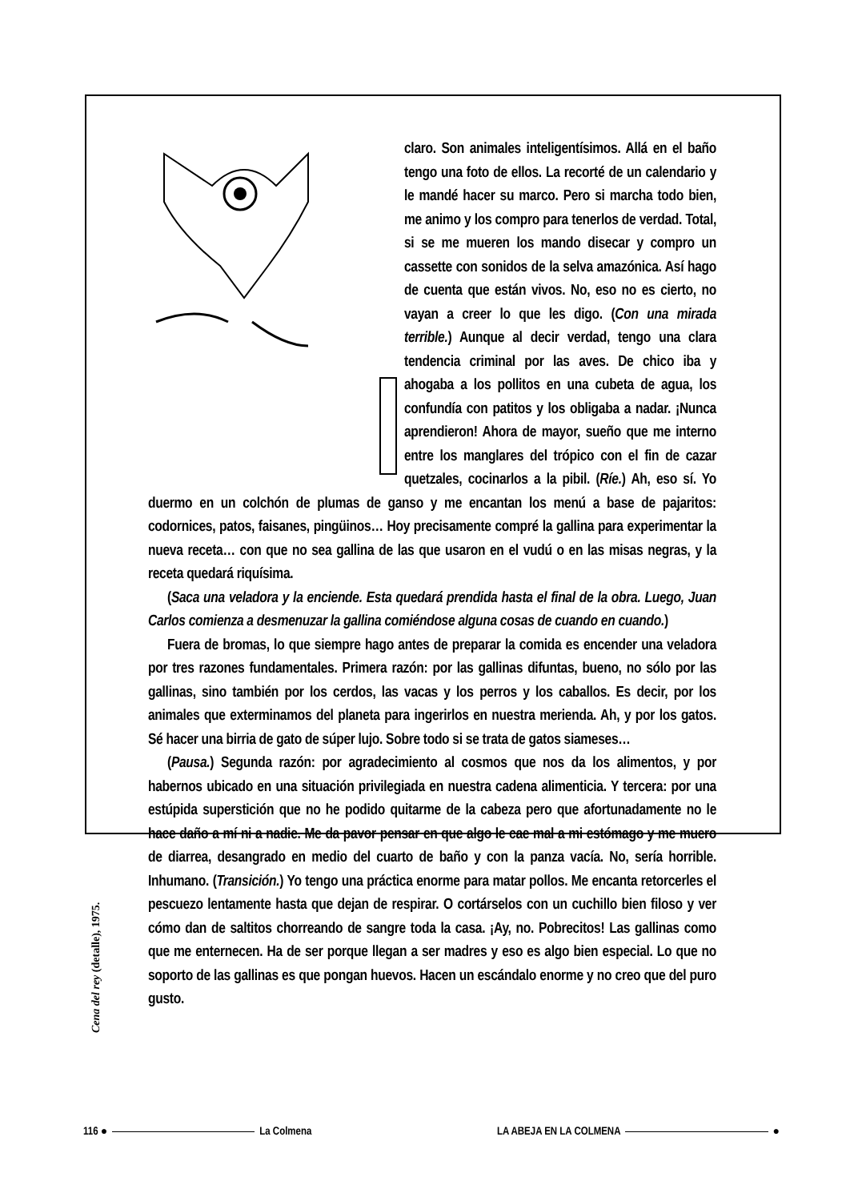claro. Son animales inteligentísimos. Allá en el baño tengo una foto de ellos. La recorté de un calendario y le mandé hacer su marco. Pero si marcha todo bien, me animo y los compro para tenerlos de verdad. Total, si se me mueren los mando disecar y compro un cassette con sonidos de la selva amazónica. Así hago de cuenta que están vivos. No, eso no es cierto, no vayan a creer lo que les digo. (Con una mirada terrible.) Aunque al decir verdad, tengo una clara tendencia criminal por las aves. De chico iba y ahogaba a los pollitos en una cubeta de agua, los confundía con patitos y los obligaba a nadar. ¡Nunca aprendieron! Ahora de mayor, sueño que me interno entre los manglares del trópico con el fin de cazar quetzales, cocinarlos a la pibil. (Ríe.) Ah, eso sí. Yo duermo en un colchón de plumas de ganso y me encantan los menú a base de pajaritos: codornices, patos, faisanes, pingüinos… Hoy precisamente compré la gallina para experimentar la nueva receta… con que no sea gallina de las que usaron en el vudú o en las misas negras, y la receta quedará riquísima.
(Saca una veladora y la enciende. Esta quedará prendida hasta el final de la obra. Luego, Juan Carlos comienza a desmenuzar la gallina comiéndose alguna cosas de cuando en cuando.)
Fuera de bromas, lo que siempre hago antes de preparar la comida es encender una veladora por tres razones fundamentales. Primera razón: por las gallinas difuntas, bueno, no sólo por las gallinas, sino también por los cerdos, las vacas y los perros y los caballos. Es decir, por los animales que exterminamos del planeta para ingerirlos en nuestra merienda. Ah, y por los gatos. Sé hacer una birria de gato de súper lujo. Sobre todo si se trata de gatos siameses…
(Pausa.) Segunda razón: por agradecimiento al cosmos que nos da los alimentos, y por habernos ubicado en una situación privilegiada en nuestra cadena alimenticia. Y tercera: por una estúpida superstición que no he podido quitarme de la cabeza pero que afortunadamente no le hace daño a mí ni a nadie. Me da pavor pensar en que algo le cae mal a mi estómago y me muero de diarrea, desangrado en medio del cuarto de baño y con la panza vacía. No, sería horrible. Inhumano. (Transición.) Yo tengo una práctica enorme para matar pollos. Me encanta retorcerles el pescuezo lentamente hasta que dejan de respirar. O cortárselos con un cuchillo bien filoso y ver cómo dan de saltitos chorreando de sangre toda la casa. ¡Ay, no. Pobrecitos! Las gallinas como que me enternecen. Ha de ser porque llegan a ser madres y eso es algo bien especial. Lo que no soporto de las gallinas es que pongan huevos. Hacen un escándalo enorme y no creo que del puro gusto.
Cena del rey (detalle), 1975.
116 ● La Colmena LA ABEJA EN LA COLMENA ●